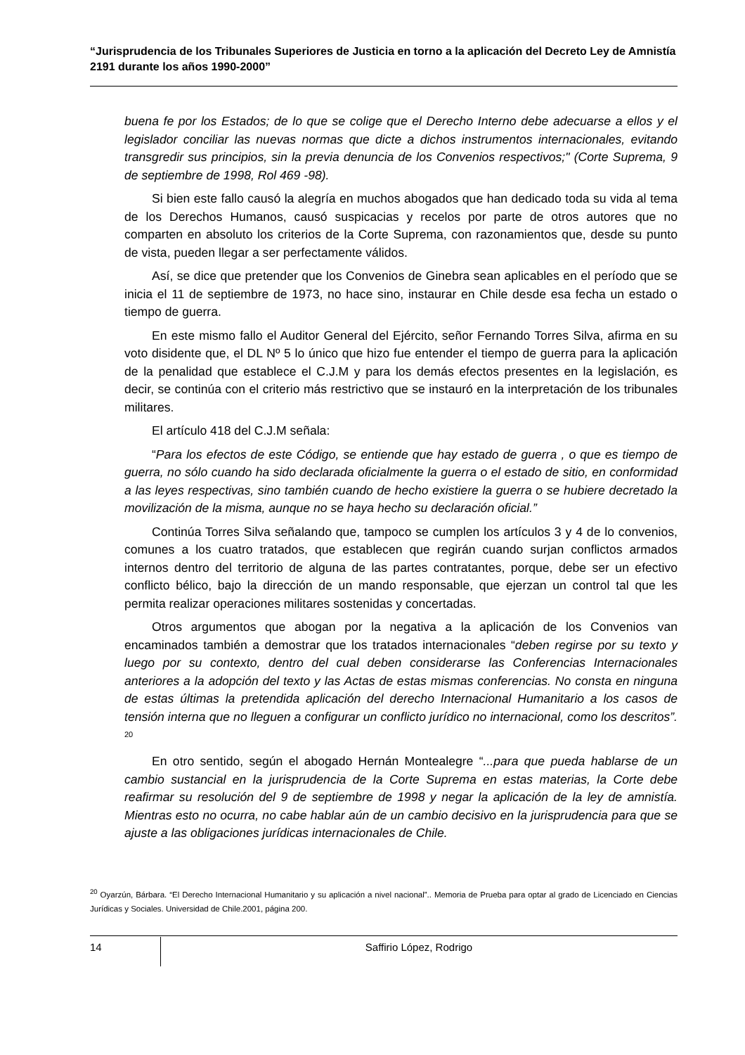“Jurisprudencia de los Tribunales Superiores de Justicia en torno a la aplicación del Decreto Ley de Amnistía 2191 durante los años 1990-2000”
buena fe por los Estados; de lo que se colige que el Derecho Interno debe adecuarse a ellos y el legislador conciliar las nuevas normas que dicte a dichos instrumentos internacionales, evitando transgredir sus principios, sin la previa denuncia de los Convenios respectivos;" (Corte Suprema, 9 de septiembre de 1998, Rol 469 -98).
Si bien este fallo causó la alegría en muchos abogados que han dedicado toda su vida al tema de los Derechos Humanos, causó suspicacias y recelos por parte de otros autores que no comparten en absoluto los criterios de la Corte Suprema, con razonamientos que, desde su punto de vista, pueden llegar a ser perfectamente válidos.
Así, se dice que pretender que los Convenios de Ginebra sean aplicables en el período que se inicia el 11 de septiembre de 1973, no hace sino, instaurar en Chile desde esa fecha un estado o tiempo de guerra.
En este mismo fallo el Auditor General del Ejército, señor Fernando Torres Silva, afirma en su voto disidente que, el DL Nº 5 lo único que hizo fue entender el tiempo de guerra para la aplicación de la penalidad que establece el C.J.M y para los demás efectos presentes en la legislación, es decir, se continúa con el criterio más restrictivo que se instauró en la interpretación de los tribunales militares.
El artículo 418 del C.J.M señala:
“Para los efectos de este Código, se entiende que hay estado de guerra , o que es tiempo de guerra, no sólo cuando ha sido declarada oficialmente la guerra o el estado de sitio, en conformidad a las leyes respectivas, sino también cuando de hecho existiere la guerra o se hubiere decretado la movilización de la misma, aunque no se haya hecho su declaración oficial.”
Continúa Torres Silva señalando que, tampoco se cumplen los artículos 3 y 4 de lo convenios, comunes a los cuatro tratados, que establecen que regirán cuando surjan conflictos armados internos dentro del territorio de alguna de las partes contratantes, porque, debe ser un efectivo conflicto bélico, bajo la dirección de un mando responsable, que ejerzan un control tal que les permita realizar operaciones militares sostenidas y concertadas.
Otros argumentos que abogan por la negativa a la aplicación de los Convenios van encaminados también a demostrar que los tratados internacionales “deben regirse por su texto y luego por su contexto, dentro del cual deben considerarse las Conferencias Internacionales anteriores a la adopción del texto y las Actas de estas mismas conferencias. No consta en ninguna de estas últimas la pretendida aplicación del derecho Internacional Humanitario a los casos de tensión interna que no lleguen a configurar un conflicto jurídico no internacional, como los descritos”. <sup>20</sup>
En otro sentido, según el abogado Hernán Montealegre “...para que pueda hablarse de un cambio sustancial en la jurisprudencia de la Corte Suprema en estas materias, la Corte debe reafirmar su resolución del 9 de septiembre de 1998 y negar la aplicación de la ley de amnistía. Mientras esto no ocurra, no cabe hablar aún de un cambio decisivo en la jurisprudencia para que se ajuste a las obligaciones jurídicas internacionales de Chile.
<sup>20</sup> Oyarzún, Bárbara. “El Derecho Internacional Humanitario y su aplicación a nivel nacional”.. Memoria de Prueba para optar al grado de Licenciado en Ciencias Jurídicas y Sociales. Universidad de Chile.2001, página 200.
14 Saffirio López, Rodrigo